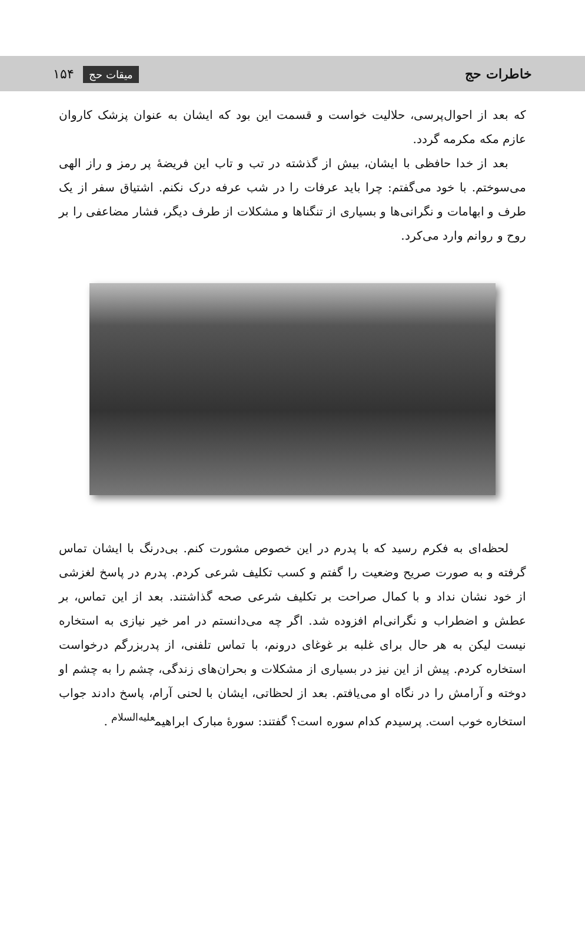خاطرات حج میقات حج ۱۵۴
که بعد از احوال‌پرسی، حلالیت خواست و قسمت این بود که ایشان به عنوان پزشک کاروان عازم مکه مکرمه گردد.
بعد از خدا حافظی با ایشان، بیش از گذشته در تب و تاب این فریضهٔ پر رمز و راز الهی می‌سوختم. با خود می‌گفتم: چرا باید عرفات را در شب عرفه درک نکنم. اشتیاق سفر از یک طرف و ابهامات و نگرانی‌ها و بسیاری از تنگناها و مشکلات از طرف دیگر، فشار مضاعفی را بر روح و روانم وارد می‌کرد.
لحظه‌ای به فکرم رسید که با پدرم در این خصوص مشورت کنم. بی‌درنگ با ایشان تماس گرفته و به صورت صریح وضعیت را گفتم و کسب تکلیف شرعی کردم. پدرم در پاسخ لغزشی از خود نشان نداد و با کمال صراحت بر تکلیف شرعی صحه گذاشتند. بعد از این تماس، بر عطش و اضطراب و نگرانی‌ام افزوده شد. اگر چه می‌دانستم در امر خیر نیازی به استخاره نیست لیکن به هر حال برای غلبه بر غوغای درونم، با تماس تلفنی، از پدربزرگم درخواست استخاره کردم. پیش از این نیز در بسیاری از مشکلات و بحران‌های زندگی، چشم را به چشم او دوخته و آرامش را در نگاه او می‌یافتم. بعد از لحظاتی، ایشان با لحنی آرام، پاسخ دادند جواب استخاره خوب است. پرسیدم کدام سوره است؟ گفتند: سورهٔ مبارک ابراهیم<sup>علیه‌السلام</sup> .